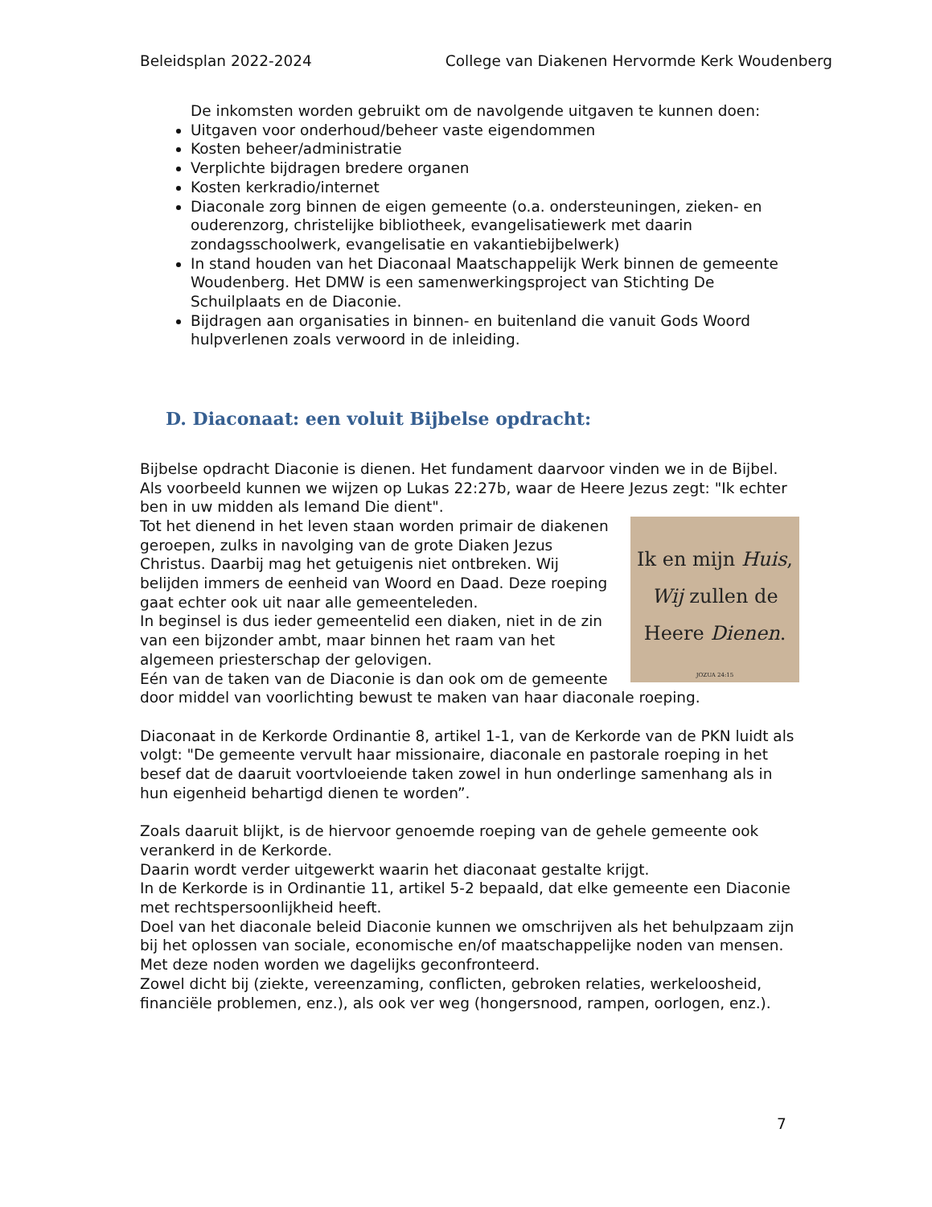Beleidsplan 2022-2024 College van Diakenen Hervormde Kerk Woudenberg
De inkomsten worden gebruikt om de navolgende uitgaven te kunnen doen:
Uitgaven voor onderhoud/beheer vaste eigendommen
Kosten beheer/administratie
Verplichte bijdragen bredere organen
Kosten kerkradio/internet
Diaconale zorg binnen de eigen gemeente (o.a. ondersteuningen, zieken- en ouderenzorg, christelijke bibliotheek, evangelisatiewerk met daarin zondagsschoolwerk, evangelisatie en vakantiebijbelwerk)
In stand houden van het Diaconaal Maatschappelijk Werk binnen de gemeente Woudenberg. Het DMW is een samenwerkingsproject van Stichting De Schuilplaats en de Diaconie.
Bijdragen aan organisaties in binnen- en buitenland die vanuit Gods Woord hulpverlenen zoals verwoord in de inleiding.
D. Diaconaat: een voluit Bijbelse opdracht:
Bijbelse opdracht Diaconie is dienen. Het fundament daarvoor vinden we in de Bijbel. Als voorbeeld kunnen we wijzen op Lukas 22:27b, waar de Heere Jezus zegt: "Ik echter ben in uw midden als Iemand Die dient".
Ik en mijn Huis,
Wij zullen de
Heere Dienen.
JOZUA 24:15 Tot het dienend in het leven staan worden primair de diakenen geroepen, zulks in navolging van de grote Diaken Jezus Christus. Daarbij mag het getuigenis niet ontbreken. Wij belijden immers de eenheid van Woord en Daad. Deze roeping gaat echter ook uit naar alle gemeenteleden.
In beginsel is dus ieder gemeentelid een diaken, niet in de zin van een bijzonder ambt, maar binnen het raam van het algemeen priesterschap der gelovigen.
Eén van de taken van de Diaconie is dan ook om de gemeente door middel van voorlichting bewust te maken van haar diaconale roeping.
Diaconaat in de Kerkorde Ordinantie 8, artikel 1-1, van de Kerkorde van de PKN luidt als volgt: "De gemeente vervult haar missionaire, diaconale en pastorale roeping in het besef dat de daaruit voortvloeiende taken zowel in hun onderlinge samenhang als in hun eigenheid behartigd dienen te worden”.
Zoals daaruit blijkt, is de hiervoor genoemde roeping van de gehele gemeente ook verankerd in de Kerkorde.
Daarin wordt verder uitgewerkt waarin het diaconaat gestalte krijgt.
In de Kerkorde is in Ordinantie 11, artikel 5-2 bepaald, dat elke gemeente een Diaconie met rechtspersoonlijkheid heeft.
Doel van het diaconale beleid Diaconie kunnen we omschrijven als het behulpzaam zijn bij het oplossen van sociale, economische en/of maatschappelijke noden van mensen.
Met deze noden worden we dagelijks geconfronteerd.
Zowel dicht bij (ziekte, vereenzaming, conflicten, gebroken relaties, werkeloosheid, financiële problemen, enz.), als ook ver weg (hongersnood, rampen, oorlogen, enz.).
7